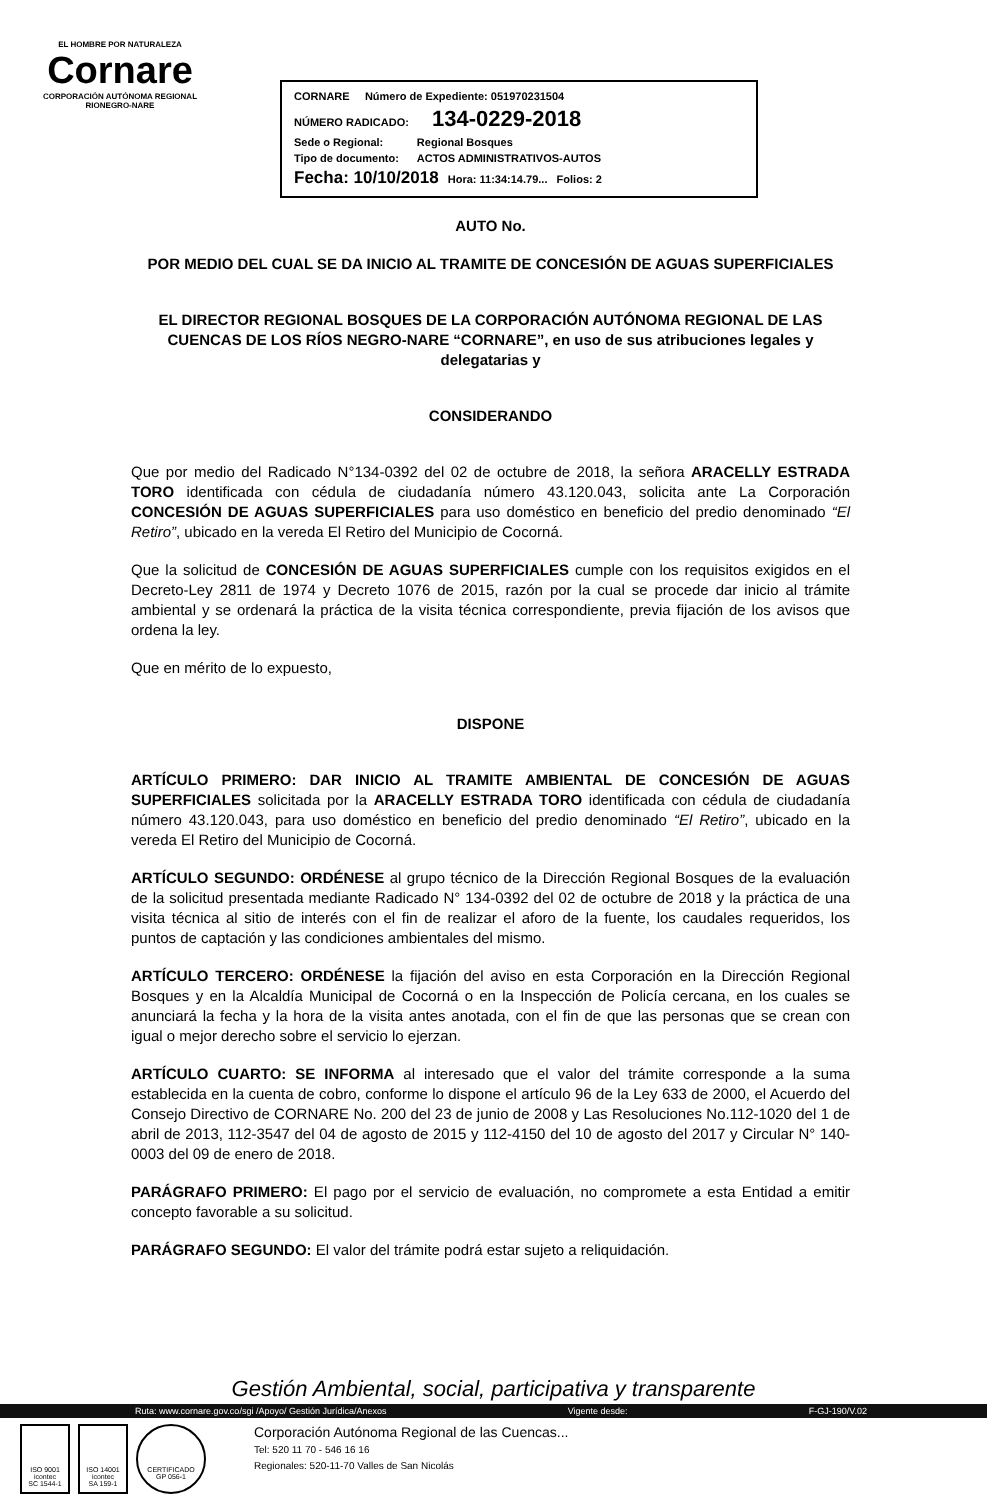EL HOMBRE POR NATURALEZA
Cornare
CORPORACIÓN AUTÓNOMA REGIONAL RIONEGRO-NARE
CORNARE Número de Expediente: 051970231504
NÚMERO RADICADO: 134-0229-2018
Sede o Regional: Regional Bosques
Tipo de documento: ACTOS ADMINISTRATIVOS-AUTOS
Fecha: 10/10/2018 Hora: 11:34:14.79... Folios: 2
AUTO No.
POR MEDIO DEL CUAL SE DA INICIO AL TRAMITE DE CONCESIÓN DE AGUAS SUPERFICIALES
EL DIRECTOR REGIONAL BOSQUES DE LA CORPORACIÓN AUTÓNOMA REGIONAL DE LAS CUENCAS DE LOS RÍOS NEGRO-NARE “CORNARE”, en uso de sus atribuciones legales y delegatarias y
CONSIDERANDO
Que por medio del Radicado N°134-0392 del 02 de octubre de 2018, la señora ARACELLY ESTRADA TORO identificada con cédula de ciudadanía número 43.120.043, solicita ante La Corporación CONCESIÓN DE AGUAS SUPERFICIALES para uso doméstico en beneficio del predio denominado “El Retiro”, ubicado en la vereda El Retiro del Municipio de Cocorná.
Que la solicitud de CONCESIÓN DE AGUAS SUPERFICIALES cumple con los requisitos exigidos en el Decreto-Ley 2811 de 1974 y Decreto 1076 de 2015, razón por la cual se procede dar inicio al trámite ambiental y se ordenará la práctica de la visita técnica correspondiente, previa fijación de los avisos que ordena la ley.
Que en mérito de lo expuesto,
DISPONE
ARTÍCULO PRIMERO: DAR INICIO AL TRAMITE AMBIENTAL DE CONCESIÓN DE AGUAS SUPERFICIALES solicitada por la ARACELLY ESTRADA TORO identificada con cédula de ciudadanía número 43.120.043, para uso doméstico en beneficio del predio denominado “El Retiro”, ubicado en la vereda El Retiro del Municipio de Cocorná.
ARTÍCULO SEGUNDO: ORDÉNESE al grupo técnico de la Dirección Regional Bosques de la evaluación de la solicitud presentada mediante Radicado N° 134-0392 del 02 de octubre de 2018 y la práctica de una visita técnica al sitio de interés con el fin de realizar el aforo de la fuente, los caudales requeridos, los puntos de captación y las condiciones ambientales del mismo.
ARTÍCULO TERCERO: ORDÉNESE la fijación del aviso en esta Corporación en la Dirección Regional Bosques y en la Alcaldía Municipal de Cocorná o en la Inspección de Policía cercana, en los cuales se anunciará la fecha y la hora de la visita antes anotada, con el fin de que las personas que se crean con igual o mejor derecho sobre el servicio lo ejerzan.
ARTÍCULO CUARTO: SE INFORMA al interesado que el valor del trámite corresponde a la suma establecida en la cuenta de cobro, conforme lo dispone el artículo 96 de la Ley 633 de 2000, el Acuerdo del Consejo Directivo de CORNARE No. 200 del 23 de junio de 2008 y Las Resoluciones No.112-1020 del 1 de abril de 2013, 112-3547 del 04 de agosto de 2015 y 112-4150 del 10 de agosto del 2017 y Circular N° 140-0003 del 09 de enero de 2018.
PARÁGRAFO PRIMERO: El pago por el servicio de evaluación, no compromete a esta Entidad a emitir concepto favorable a su solicitud.
PARÁGRAFO SEGUNDO: El valor del trámite podrá estar sujeto a reliquidación.
Gestión Ambiental, social, participativa y transparente
Ruta: www.cornare.gov.co/sgi /Apoyo/ Gestión Jurídica/Anexos Vigente desde: F-GJ-190/V.02
ISO 9001
icontec
SC 1544-1
ISO 14001
icontec
SA 159-1
CERTIFICADO
GP 056-1
Corporación Autónoma Regional de las Cuencas...
Tel: 520 11 70 - 546 16 16
Regionales: 520-11-70 Valles de San Nicolás